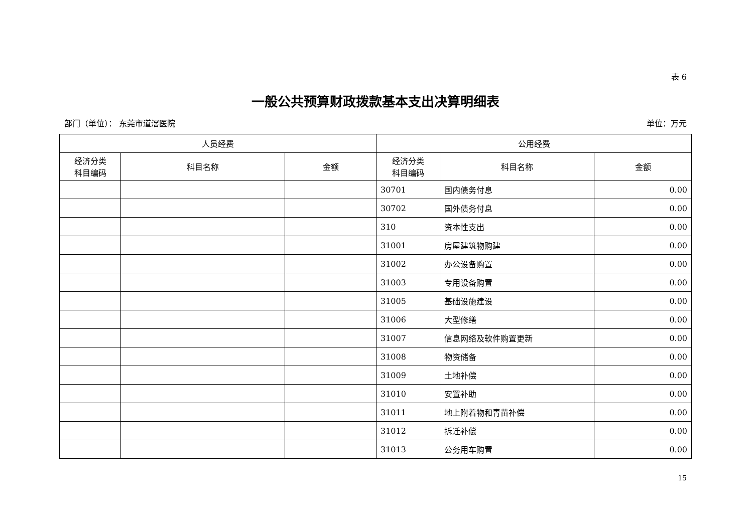表 6
一般公共预算财政拨款基本支出决算明细表
部门（单位）： 东莞市道滘医院 单位：万元
| 人员经费 | | | 公用经费 | | |
| --- | --- | --- | --- | --- | --- |
| 经济分类 科目编码 | 科目名称 | 金额 | 经济分类 科目编码 | 科目名称 | 金额 |
| | | | 30701 | 国内债务付息 | 0.00 |
| | | | 30702 | 国外债务付息 | 0.00 |
| | | | 310 | 资本性支出 | 0.00 |
| | | | 31001 | 房屋建筑物购建 | 0.00 |
| | | | 31002 | 办公设备购置 | 0.00 |
| | | | 31003 | 专用设备购置 | 0.00 |
| | | | 31005 | 基础设施建设 | 0.00 |
| | | | 31006 | 大型修缮 | 0.00 |
| | | | 31007 | 信息网络及软件购置更新 | 0.00 |
| | | | 31008 | 物资储备 | 0.00 |
| | | | 31009 | 土地补偿 | 0.00 |
| | | | 31010 | 安置补助 | 0.00 |
| | | | 31011 | 地上附着物和青苗补偿 | 0.00 |
| | | | 31012 | 拆迁补偿 | 0.00 |
| | | | 31013 | 公务用车购置 | 0.00 |
15